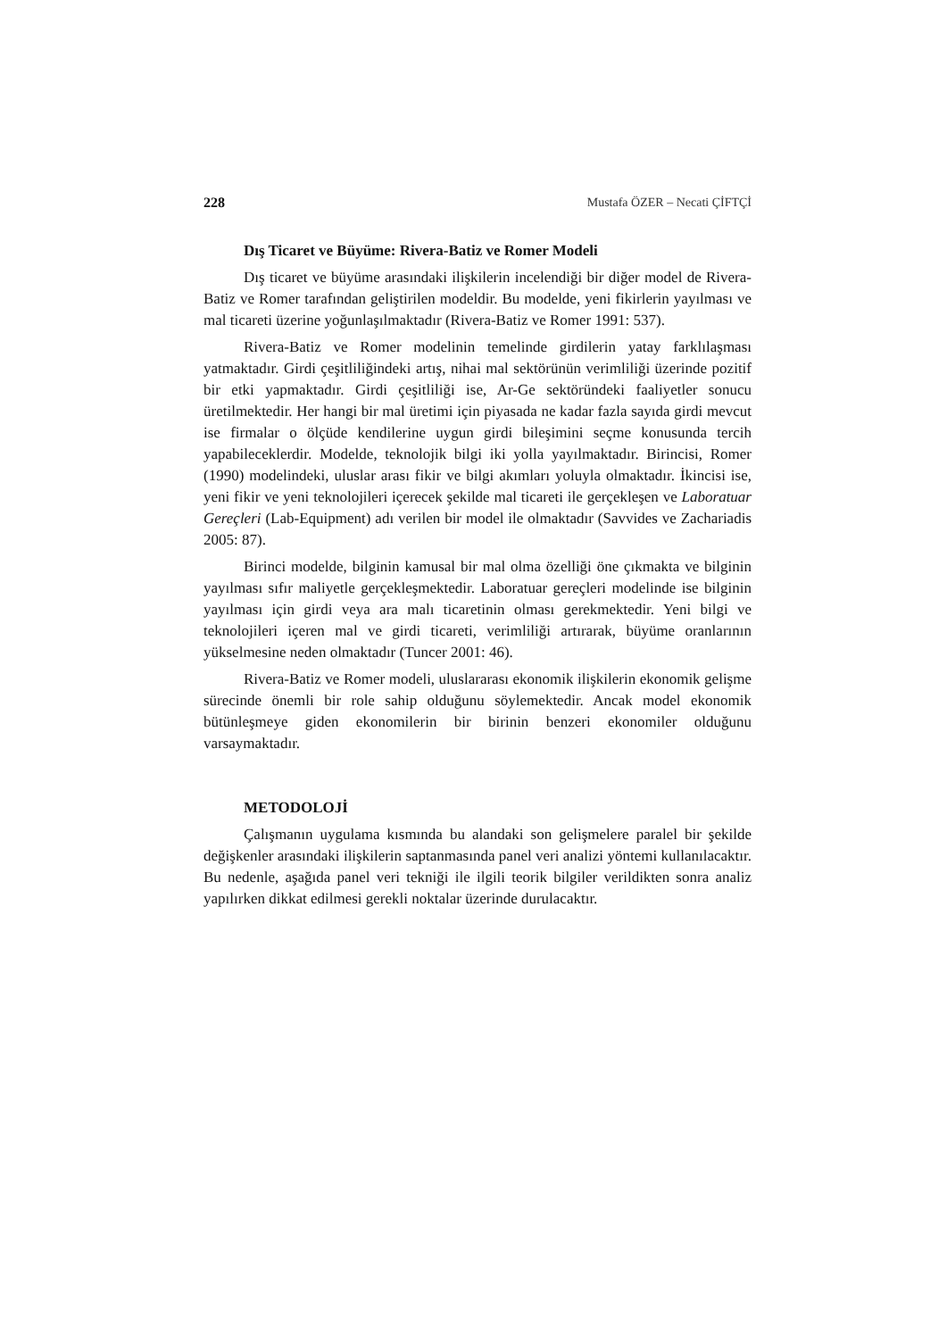228 Mustafa ÖZER – Necati ÇİFTÇİ
Dış Ticaret ve Büyüme: Rivera-Batiz ve Romer Modeli
Dış ticaret ve büyüme arasındaki ilişkilerin incelendiği bir diğer model de Rivera-Batiz ve Romer tarafından geliştirilen modeldir. Bu modelde, yeni fikirlerin yayılması ve mal ticareti üzerine yoğunlaşılmaktadır (Rivera-Batiz ve Romer 1991: 537).
Rivera-Batiz ve Romer modelinin temelinde girdilerin yatay farklılaşması yatmaktadır. Girdi çeşitliliğindeki artış, nihai mal sektörünün verimliliği üzerinde pozitif bir etki yapmaktadır. Girdi çeşitliliği ise, Ar-Ge sektöründeki faaliyetler sonucu üretilmektedir. Her hangi bir mal üretimi için piyasada ne kadar fazla sayıda girdi mevcut ise firmalar o ölçüde kendilerine uygun girdi bileşimini seçme konusunda tercih yapabileceklerdir. Modelde, teknolojik bilgi iki yolla yayılmaktadır. Birincisi, Romer (1990) modelindeki, uluslar arası fikir ve bilgi akımları yoluyla olmaktadır. İkincisi ise, yeni fikir ve yeni teknolojileri içerecek şekilde mal ticareti ile gerçekleşen ve Laboratuar Gereçleri (Lab-Equipment) adı verilen bir model ile olmaktadır (Savvides ve Zachariadis 2005: 87).
Birinci modelde, bilginin kamusal bir mal olma özelliği öne çıkmakta ve bilginin yayılması sıfır maliyetle gerçekleşmektedir. Laboratuar gereçleri modelinde ise bilginin yayılması için girdi veya ara malı ticaretinin olması gerekmektedir. Yeni bilgi ve teknolojileri içeren mal ve girdi ticareti, verimliliği artırarak, büyüme oranlarının yükselmesine neden olmaktadır (Tuncer 2001: 46).
Rivera-Batiz ve Romer modeli, uluslararası ekonomik ilişkilerin ekonomik gelişme sürecinde önemli bir role sahip olduğunu söylemektedir. Ancak model ekonomik bütünleşmeye giden ekonomilerin bir birinin benzeri ekonomiler olduğunu varsaymaktadır.
METODOLOJİ
Çalışmanın uygulama kısmında bu alandaki son gelişmelere paralel bir şekilde değişkenler arasındaki ilişkilerin saptanmasında panel veri analizi yöntemi kullanılacaktır. Bu nedenle, aşağıda panel veri tekniği ile ilgili teorik bilgiler verildikten sonra analiz yapılırken dikkat edilmesi gerekli noktalar üzerinde durulacaktır.